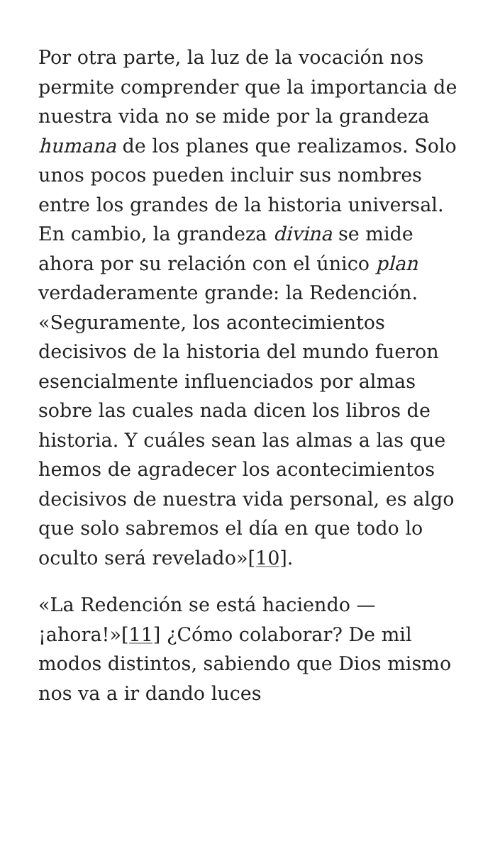Por otra parte, la luz de la vocación nos permite comprender que la importancia de nuestra vida no se mide por la grandeza humana de los planes que realizamos. Solo unos pocos pueden incluir sus nombres entre los grandes de la historia universal. En cambio, la grandeza divina se mide ahora por su relación con el único plan verdaderamente grande: la Redención. «Seguramente, los acontecimientos decisivos de la historia del mundo fueron esencialmente influenciados por almas sobre las cuales nada dicen los libros de historia. Y cuáles sean las almas a las que hemos de agradecer los acontecimientos decisivos de nuestra vida personal, es algo que solo sabremos el día en que todo lo oculto será revelado»[10].
«La Redención se está haciendo —¡ahora!»[11] ¿Cómo colaborar? De mil modos distintos, sabiendo que Dios mismo nos va a ir dando luces